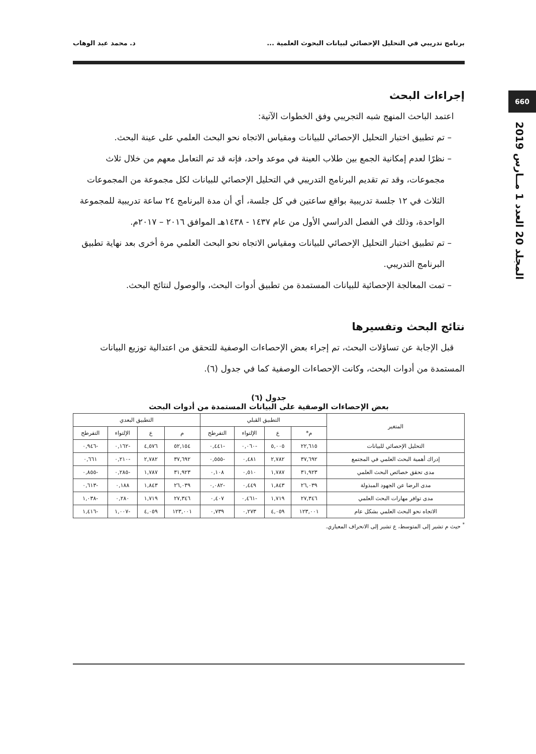660
المجلد 20 العدد 1 مــارس 2019
برنامج تدريبي في التحليل الإحصائي لبيانات البحوث العلمية ... د. محمد عبد الوهاب
إجراءات البحث
اعتمد الباحث المنهج شبه التجريبي وفق الخطوات الآتية:
– تم تطبيق اختبار التحليل الإحصائي للبيانات ومقياس الاتجاه نحو البحث العلمي على عينة البحث.
– نظرًا لعدم إمكانية الجمع بين طلاب العينة في موعد واحد، فإنه قد تم التعامل معهم من خلال ثلاث مجموعات، وقد تم تقديم البرنامج التدريبي في التحليل الإحصائي للبيانات لكل مجموعة من المجموعات الثلاث في ١٢ جلسة تدريبية بواقع ساعتين في كل جلسة، أي أن مدة البرنامج ٢٤ ساعة تدريبية للمجموعة الواحدة، وذلك في الفصل الدراسي الأول من عام ١٤٣٧ - ١٤٣٨هـ الموافق ٢٠١٦ – ٢٠١٧م.
– تم تطبيق اختبار التحليل الإحصائي للبيانات ومقياس الاتجاه نحو البحث العلمي مرة أخرى بعد نهاية تطبيق البرنامج التدريبي.
– تمت المعالجة الإحصائية للبيانات المستمدة من تطبيق أدوات البحث، والوصول لنتائج البحث.
نتائج البحث وتفسيرها
قبل الإجابة عن تساؤلات البحث، تم إجراء بعض الإحصاءات الوصفية للتحقق من اعتدالية توزيع البيانات المستمدة من أدوات البحث، وكانت الإحصاءات الوصفية كما في جدول (٦).
جدول (٦)
بعض الإحصاءات الوصفية على البيانات المستمدة من أدوات البحث
| المتغير | التطبيق القبلي | | | | التطبيق البعدي | | | |
| --- | --- | --- | --- | --- | --- | --- | --- | --- |
| | م* | ع | الإلتواء | التفرطح | م | ع | الإلتواء | التفرطح |
| التحليل الإحصائي للبيانات | ٢٢,٦١٥ | ٥,٠٠٥ | -٠,٠٦٠ | -٠,٤٤١ | ٥٢,١٥٤ | ٤,٥٧٦ | -٠,١٦٢ | -٠,٩٤٦ |
| إدراك أهمية البحث العلمي في المجتمع | ٣٧,٦٩٢ | ٢,٧٨٢ | ٠,٤٨١ | -٠,٥٥٥ | ٣٧,٦٩٢ | ٢,٧٨٢ | -٠,٢١٠ | ٠,٦٦١ |
| مدى تحقق خصائص البحث العلمي | ٣١,٩٢٣ | ١,٧٨٧ | ٠,٥١٠ | ٠,١٠٨ | ٣١,٩٢٣ | ١,٧٨٧ | -٠,٢٨٥ | -٠,٨٥٥ |
| مدى الرضا عن الجهود المبذولة | ٢٦,٠٣٩ | ١,٨٤٣ | ٠,٤٤٩ | -٠,٠٨٢ | ٢٦,٠٣٩ | ١,٨٤٣ | ٠,١٨٨ | -٠,٦١٣ |
| مدى توافر مهارات البحث العلمي | ٢٧,٣٤٦ | ١,٧١٩ | -٠,٤٦١ | ٠,٤٠٧ | ٢٧,٣٤٦ | ١,٧١٩ | ٠,٢٨٠ | -١,٠٣٨ |
| الاتجاه نحو البحث العلمي بشكل عام | ١٢٣,٠٠١ | ٤,٠٥٩ | ٠,٢٧٣ | ٠,٧٣٩ | ١٢٣,٠٠١ | ٤,٠٥٩ | -١,٠٠٧ | -١,٤١٦ |
<sup>*</sup> حيث م تشير إلى المتوسط، ع تشير إلى الانحراف المعياري.